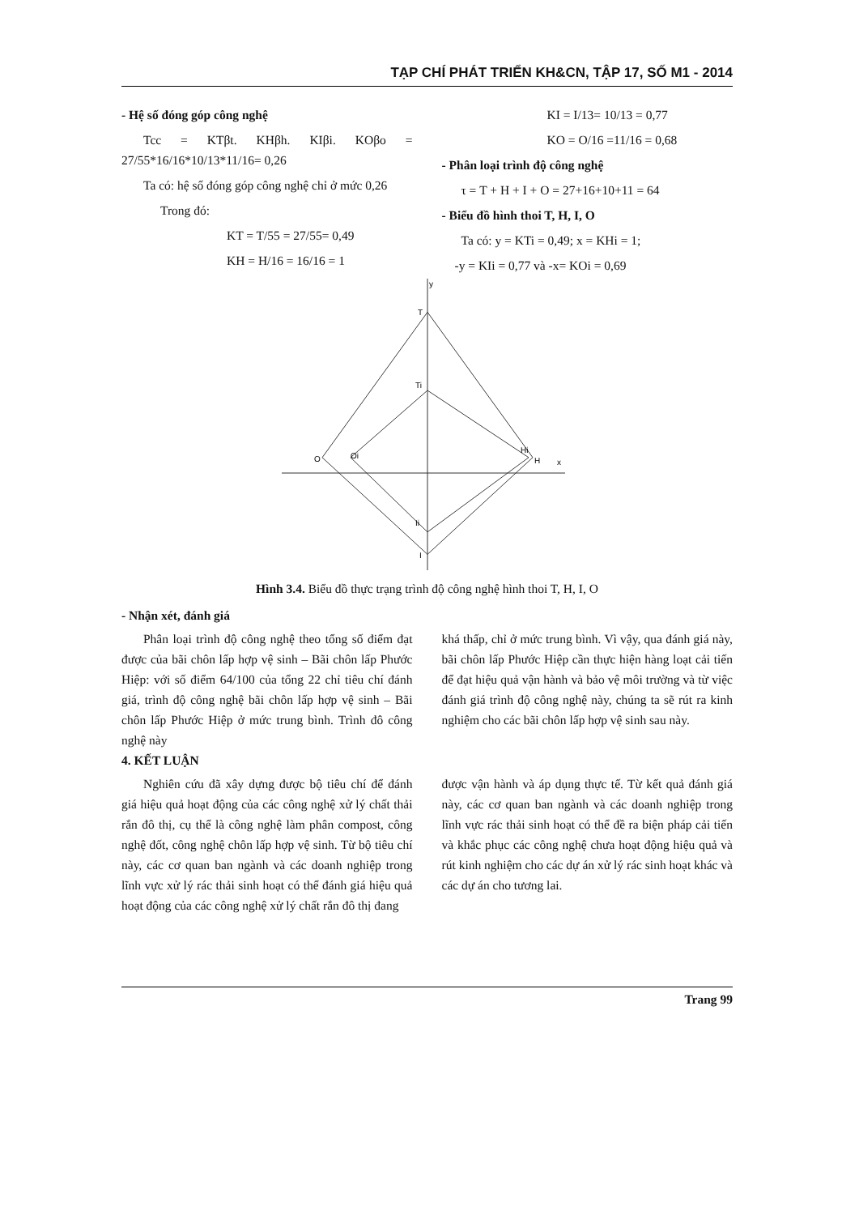TẠP CHÍ PHÁT TRIỂN KH&CN, TẬP 17, SỐ M1 - 2014
- Hệ số đóng góp công nghệ
Tcc = KTβt. KHβh. KIβi. KOβo = 27/55*16/16*10/13*11/16= 0,26
Ta có: hệ số đóng góp công nghệ chỉ ở mức 0,26
Trong đó:
KT = T/55 = 27/55= 0,49
KH = H/16 = 16/16 = 1
KI = I/13= 10/13 = 0,77
KO = O/16 =11/16 = 0,68
- Phân loại trình độ công nghệ
τ = T + H + I + O = 27+16+10+11 = 64
- Biểu đồ hình thoi T, H, I, O
Ta có: y = KTi = 0,49; x = KHi = 1;
-y = KIi = 0,77 và -x= KOi = 0,69
y
T
Ti
Hi
H
x
O
Oi
Ii
I
Hình 3.4. Biểu đồ thực trạng trình độ công nghệ hình thoi T, H, I, O
- Nhận xét, đánh giá
Phân loại trình độ công nghệ theo tổng số điểm đạt được của bãi chôn lấp hợp vệ sinh – Bãi chôn lấp Phước Hiệp: với số điểm 64/100 của tổng 22 chỉ tiêu chí đánh giá, trình độ công nghệ bãi chôn lấp hợp vệ sinh – Bãi chôn lấp Phước Hiệp ở mức trung bình. Trình đô công nghệ này
khá thấp, chỉ ở mức trung bình. Vì vậy, qua đánh giá này, bãi chôn lấp Phước Hiệp cần thực hiện hàng loạt cải tiến để đạt hiệu quả vận hành và bảo vệ môi trường và từ việc đánh giá trình độ công nghệ này, chúng ta sẽ rút ra kinh nghiệm cho các bãi chôn lấp hợp vệ sinh sau này.
4. KẾT LUẬN
Nghiên cứu đã xây dựng được bộ tiêu chí để đánh giá hiệu quả hoạt động của các công nghệ xử lý chất thải rắn đô thị, cụ thể là công nghệ làm phân compost, công nghệ đốt, công nghệ chôn lấp hợp vệ sinh. Từ bộ tiêu chí này, các cơ quan ban ngành và các doanh nghiệp trong lĩnh vực xử lý rác thải sinh hoạt có thể đánh giá hiệu quả hoạt động của các công nghệ xử lý chất rắn đô thị đang
được vận hành và áp dụng thực tế. Từ kết quả đánh giá này, các cơ quan ban ngành và các doanh nghiệp trong lĩnh vực rác thải sinh hoạt có thể đề ra biện pháp cải tiến và khắc phục các công nghệ chưa hoạt động hiệu quả và rút kinh nghiệm cho các dự án xử lý rác sinh hoạt khác và các dự án cho tương lai.
Trang 99